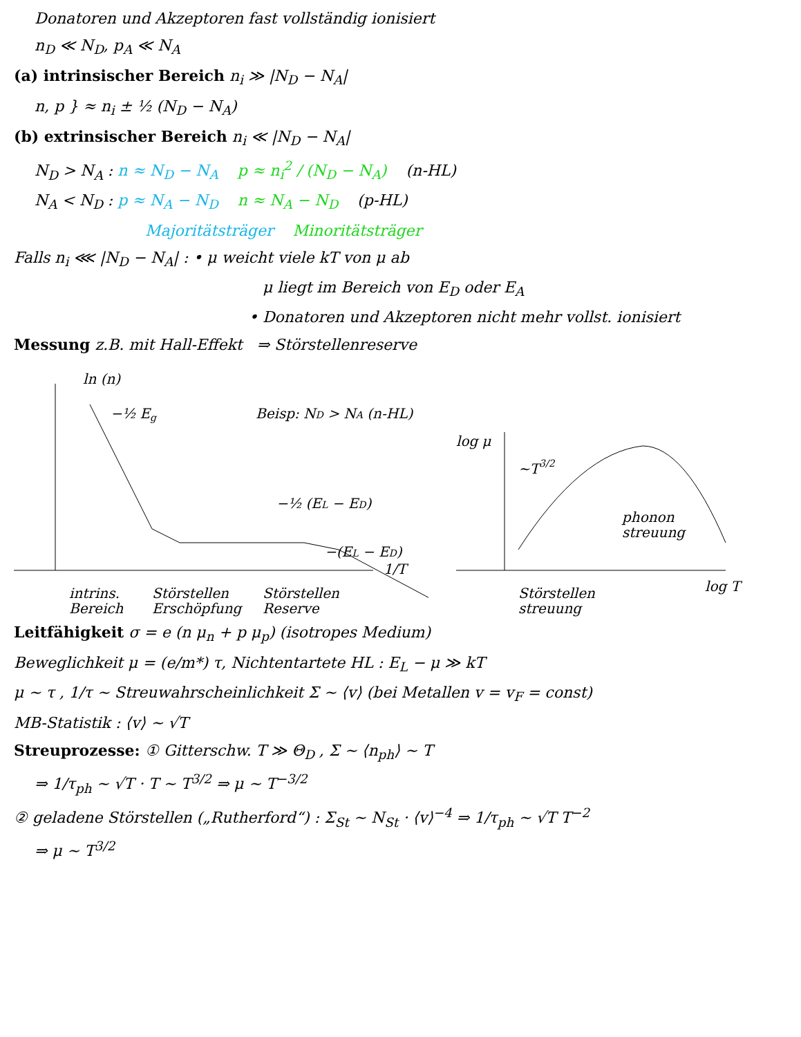Donatoren und Akzeptoren fast vollständig ionisiert
n<sub>D</sub> ≪ N<sub>D</sub>, p<sub>A</sub> ≪ N<sub>A</sub>
(a) intrinsischer Bereich n<sub>i</sub> ≫ |N<sub>D</sub> − N<sub>A</sub>|
n, p } ≈ n<sub>i</sub> ± ½ (N<sub>D</sub> − N<sub>A</sub>)
(b) extrinsischer Bereich n<sub>i</sub> ≪ |N<sub>D</sub> − N<sub>A</sub>|
N<sub>D</sub> > N<sub>A</sub> : n ≈ N<sub>D</sub> − N<sub>A</sub> p ≈ n<sub>i</sub><sup>2</sup> / (N<sub>D</sub> − N<sub>A</sub>) (n-HL)
N<sub>A</sub> < N<sub>D</sub> : p ≈ N<sub>A</sub> − N<sub>D</sub> n ≈ N<sub>A</sub> − N<sub>D</sub> (p-HL)
Majoritätsträger Minoritätsträger
Falls n<sub>i</sub> ⋘ |N<sub>D</sub> − N<sub>A</sub>| : • μ weicht viele kT von μ ab
μ liegt im Bereich von E<sub>D</sub> oder E<sub>A</sub>
• Donatoren und Akzeptoren nicht mehr vollst. ionisiert
Messung z.B. mit Hall-Effekt ⇒ Störstellenreserve
ln (n)
−½ Eg
Beisp: ND > NA (n-HL)
−½ (EL − ED)
−(EL − ED)
1/T
intrins.
Bereich
Störstellen
Erschöpfung
Störstellen
Reserve
log μ
~T3/2
phonon
streuung
Störstellen
streuung
log T
Leitfähigkeit σ = e (n μ<sub>n</sub> + p μ<sub>p</sub>) (isotropes Medium)
Beweglichkeit μ = (e/m*) τ, Nichtentartete HL : E<sub>L</sub> − μ ≫ kT
μ ~ τ , 1/τ ~ Streuwahrscheinlichkeit Σ ~ ⟨v⟩ (bei Metallen v = v<sub>F</sub> = const)
MB-Statistik : ⟨v⟩ ~ √T
Streuprozesse: ① Gitterschw. T ≫ Θ<sub>D</sub> , Σ ~ ⟨n<sub>ph</sub>⟩ ~ T
⇒ 1/τ<sub>ph</sub> ~ √T · T ~ T<sup>3/2</sup> ⇒ μ ~ T<sup>−3/2</sup>
② geladene Störstellen („Rutherford“) : Σ<sub>St</sub> ~ N<sub>St</sub> · ⟨v⟩<sup>−4</sup> ⇒ 1/τ<sub>ph</sub> ~ √T T<sup>−2</sup>
⇒ μ ~ T<sup>3/2</sup>